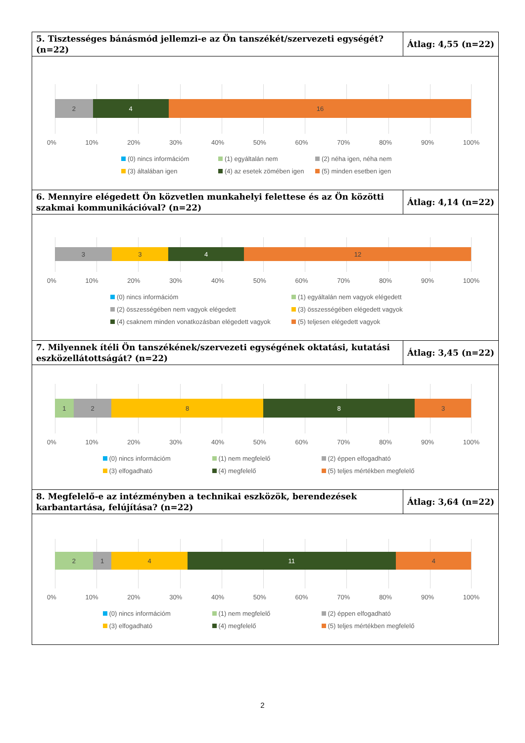| 5. Tisztességes bánásmód jellemzi-e az Ön tanszékét/szervezeti egységét? (n=22) | Átlag: 4,55 (n=22) |
| 2 4 16 0% 10% 20% 30% 40% 50% 60% 70% 80% 90% 100% (0) nincs információm (1) egyáltalán nem (2) néha igen, néha nem (3) általában igen (4) az esetek zömében igen (5) minden esetben igen | |
| 6. Mennyire elégedett Ön közvetlen munkahelyi felettese és az Ön közötti szakmai kommunikációval? (n=22) | Átlag: 4,14 (n=22) |
| 3 3 4 12 0% 10% 20% 30% 40% 50% 60% 70% 80% 90% 100% (0) nincs információm (1) egyáltalán nem vagyok elégedett (2) összességében nem vagyok elégedett (3) összességében elégedett vagyok (4) csaknem minden vonatkozásban elégedett vagyok (5) teljesen elégedett vagyok | |
| 7. Milyennek ítéli Ön tanszékének/szervezeti egységének oktatási, kutatási eszközellátottságát? (n=22) | Átlag: 3,45 (n=22) |
| 1 2 8 8 3 0% 10% 20% 30% 40% 50% 60% 70% 80% 90% 100% (0) nincs információm (1) nem megfelelő (2) éppen elfogadható (3) elfogadható (4) megfelelő (5) teljes mértékben megfelelő | |
| 8. Megfelelő-e az intézményben a technikai eszközök, berendezések karbantartása, felújítása? (n=22) | Átlag: 3,64 (n=22) |
| 2 1 4 11 4 0% 10% 20% 30% 40% 50% 60% 70% 80% 90% 100% (0) nincs információm (1) nem megfelelő (2) éppen elfogadható (3) elfogadható (4) megfelelő (5) teljes mértékben megfelelő | |
2